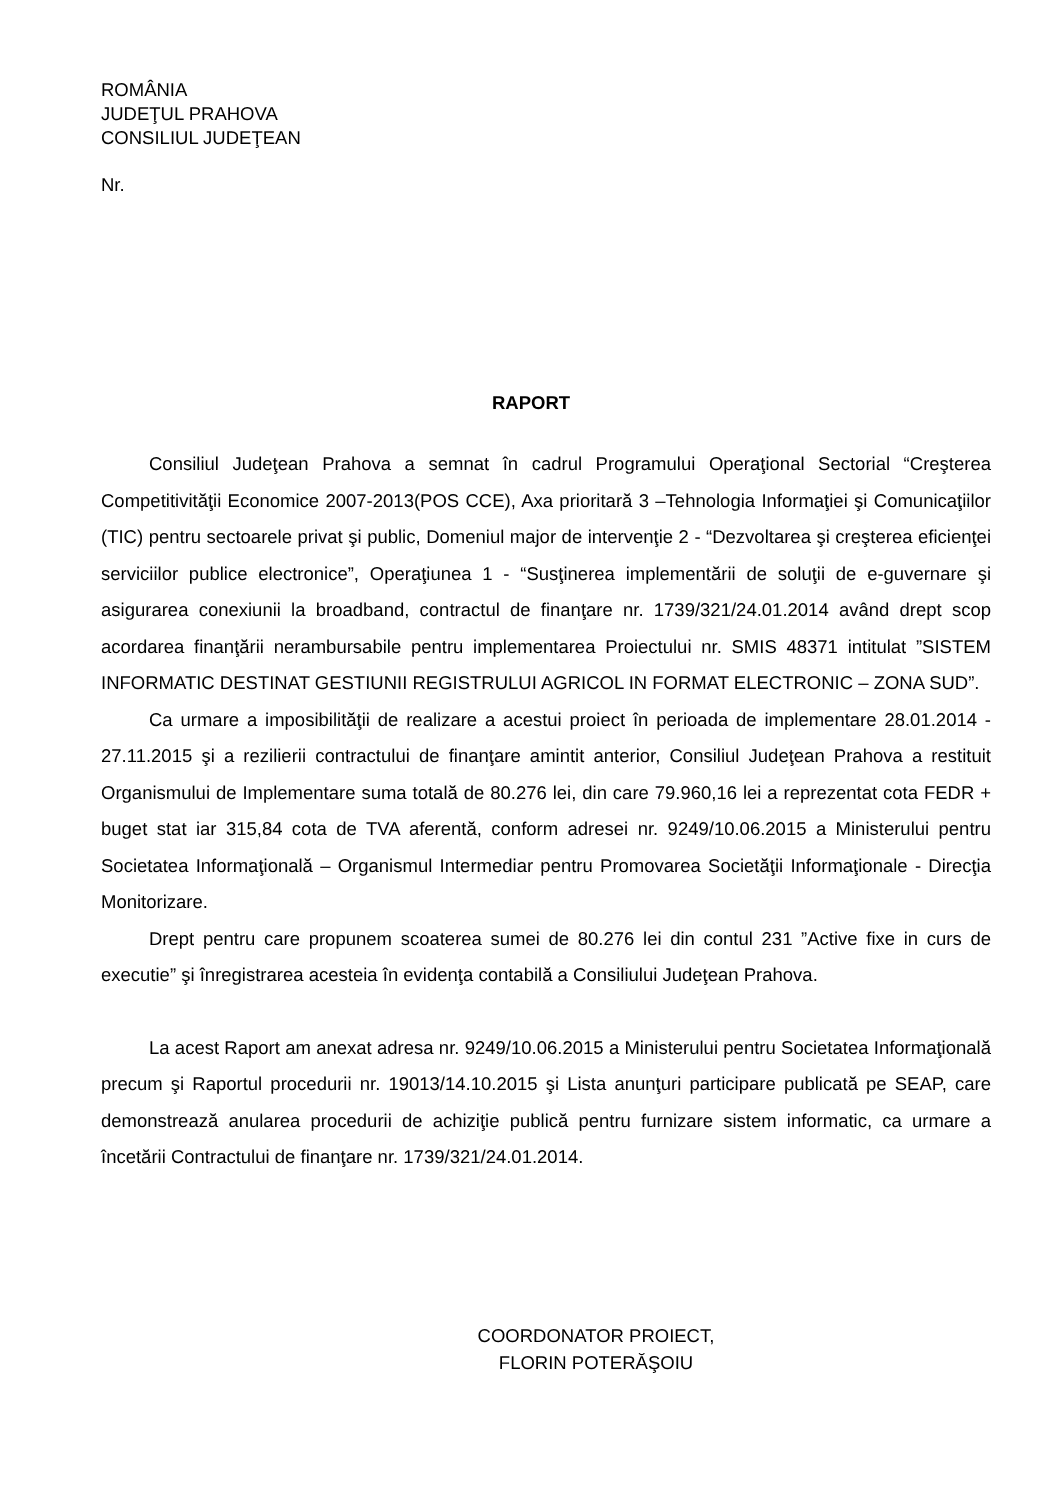ROMÂNIA
JUDEŢUL PRAHOVA
CONSILIUL JUDEŢEAN
Nr.
RAPORT
Consiliul Judeţean Prahova a semnat în cadrul Programului Operaţional Sectorial “Creşterea Competitivităţii Economice 2007-2013(POS CCE), Axa prioritară 3 –Tehnologia Informaţiei şi Comunicaţiilor (TIC) pentru sectoarele privat şi public, Domeniul major de intervenţie 2 - “Dezvoltarea şi creşterea eficienţei serviciilor publice electronice”, Operaţiunea 1 - “Susţinerea implementării de soluţii de e-guvernare şi asigurarea conexiunii la broadband, contractul de finanţare nr. 1739/321/24.01.2014 având drept scop acordarea finanţării nerambursabile pentru implementarea Proiectului nr. SMIS 48371 intitulat ”SISTEM INFORMATIC DESTINAT GESTIUNII REGISTRULUI AGRICOL IN FORMAT ELECTRONIC – ZONA SUD”.
Ca urmare a imposibilităţii de realizare a acestui proiect în perioada de implementare 28.01.2014 - 27.11.2015 şi a rezilierii contractului de finanţare amintit anterior, Consiliul Judeţean Prahova a restituit Organismului de Implementare suma totală de 80.276 lei, din care 79.960,16 lei a reprezentat cota FEDR + buget stat iar 315,84 cota de TVA aferentă, conform adresei nr. 9249/10.06.2015 a Ministerului pentru Societatea Informaţională – Organismul Intermediar pentru Promovarea Societăţii Informaţionale - Direcţia Monitorizare.
Drept pentru care propunem scoaterea sumei de 80.276 lei din contul 231 ”Active fixe in curs de executie” şi înregistrarea acesteia în evidenţa contabilă a Consiliului Judeţean Prahova.
La acest Raport am anexat adresa nr. 9249/10.06.2015 a Ministerului pentru Societatea Informaţională precum şi Raportul procedurii nr. 19013/14.10.2015 şi Lista anunţuri participare publicată pe SEAP, care demonstrează anularea procedurii de achiziţie publică pentru furnizare sistem informatic, ca urmare a încetării Contractului de finanţare nr. 1739/321/24.01.2014.
COORDONATOR PROIECT,
FLORIN POTERĂŞOIU